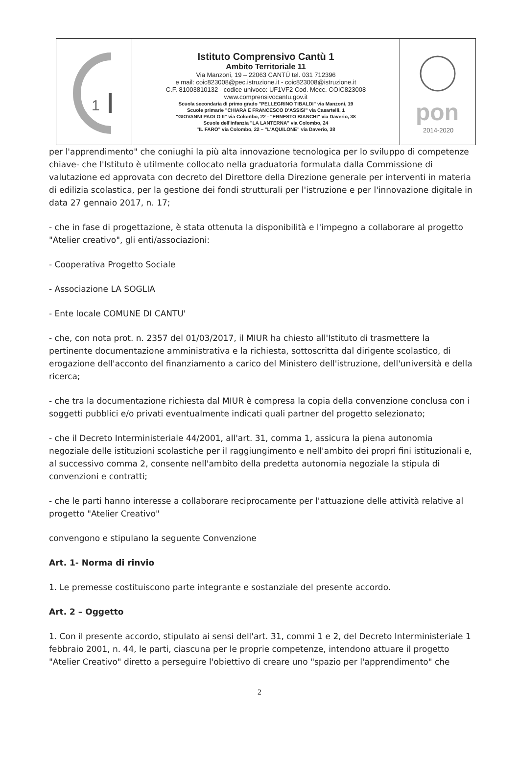| 1 | Istituto Comprensivo Cantù 1 Ambito Territoriale 11 Via Manzoni, 19 – 22063 CANTÚ tel. 031 712396 e mail: coic823008@pec.istruzione.it - coic823008@istruzione.it C.F. 81003810132 - codice univoco: UF1VF2 Cod. Mecc. COIC823008 www.comprensivocantu.gov.it Scuola secondaria di primo grado "PELLEGRINO TIBALDI" via Manzoni, 19 Scuole primarie "CHIARA E FRANCESCO D'ASSISI" via Casartelli, 1 "GIOVANNI PAOLO II" via Colombo, 22 - "ERNESTO BIANCHI" via Daverio, 38 Scuole dell'infanzia "LA LANTERNA" via Colombo, 24 "IL FARO" via Colombo, 22 – "L'AQUILONE" via Daverio, 38 | pon 2014-2020 |
per l'apprendimento" che coniughi la più alta innovazione tecnologica per lo sviluppo di competenze chiave- che l'Istituto è utilmente collocato nella graduatoria formulata dalla Commissione di valutazione ed approvata con decreto del Direttore della Direzione generale per interventi in materia di edilizia scolastica, per la gestione dei fondi strutturali per l'istruzione e per l'innovazione digitale in data 27 gennaio 2017, n. 17;
- che in fase di progettazione, è stata ottenuta la disponibilità e l'impegno a collaborare al progetto "Atelier creativo", gli enti/associazioni:
- Cooperativa Progetto Sociale
- Associazione LA SOGLIA
- Ente locale COMUNE DI CANTU'
- che, con nota prot. n. 2357 del 01/03/2017, il MIUR ha chiesto all'Istituto di trasmettere la pertinente documentazione amministrativa e la richiesta, sottoscritta dal dirigente scolastico, di erogazione dell'acconto del finanziamento a carico del Ministero dell'istruzione, dell'università e della ricerca;
- che tra la documentazione richiesta dal MIUR è compresa la copia della convenzione conclusa con i soggetti pubblici e/o privati eventualmente indicati quali partner del progetto selezionato;
- che il Decreto Interministeriale 44/2001, all'art. 31, comma 1, assicura la piena autonomia negoziale delle istituzioni scolastiche per il raggiungimento e nell'ambito dei propri fini istituzionali e, al successivo comma 2, consente nell'ambito della predetta autonomia negoziale la stipula di convenzioni e contratti;
- che le parti hanno interesse a collaborare reciprocamente per l'attuazione delle attività relative al progetto "Atelier Creativo"
convengono e stipulano la seguente Convenzione
Art. 1- Norma di rinvio
1. Le premesse costituiscono parte integrante e sostanziale del presente accordo.
Art. 2 – Oggetto
1. Con il presente accordo, stipulato ai sensi dell'art. 31, commi 1 e 2, del Decreto Interministeriale 1 febbraio 2001, n. 44, le parti, ciascuna per le proprie competenze, intendono attuare il progetto "Atelier Creativo" diretto a perseguire l'obiettivo di creare uno "spazio per l'apprendimento" che
2